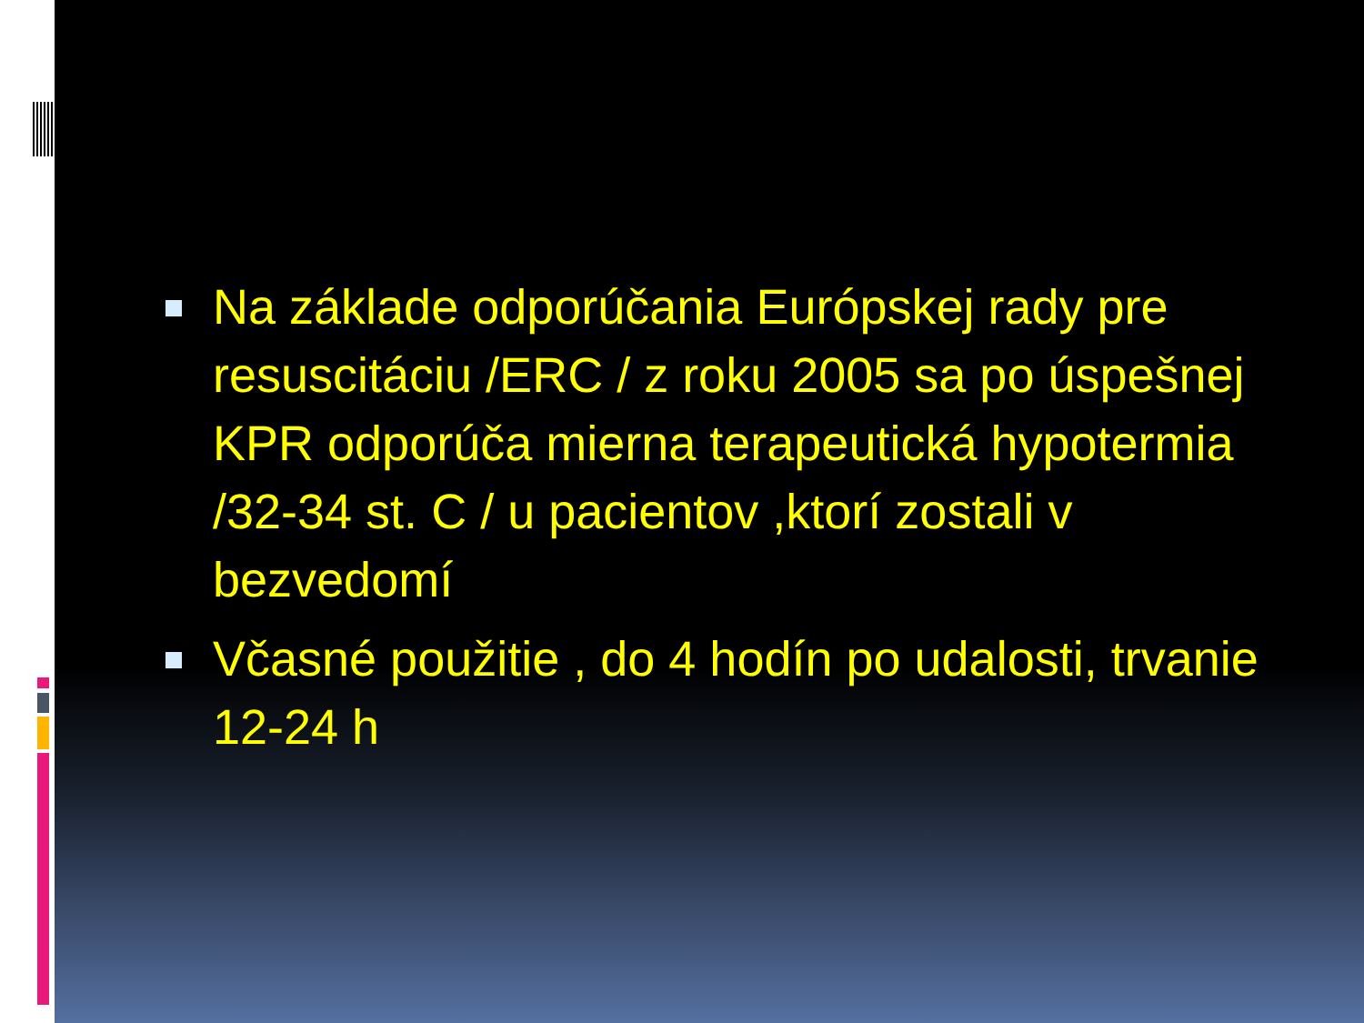Na základe odporúčania Európskej rady pre resuscitáciu /ERC / z roku 2005 sa po úspešnej KPR odporúča mierna terapeutická hypotermia /32-34 st. C / u pacientov ,ktorí zostali v bezvedomí
Včasné použitie , do 4 hodín po udalosti, trvanie 12-24 h